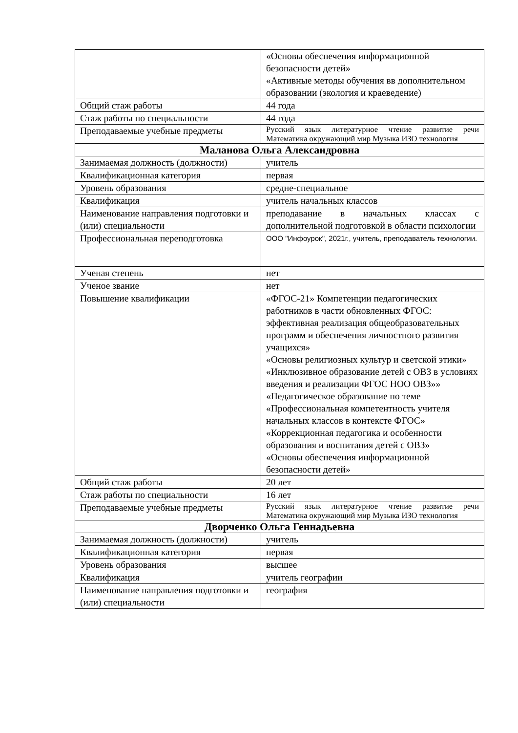| | «Основы обеспечения информационной безопасности детей» «Активные методы обучения вв дополнительном образовании (экология и краеведение) |
| Общий стаж работы | 44 года |
| Стаж работы по специальности | 44 года |
| Преподаваемые учебные предметы | Русский язык литературное чтение развитие речи Математика окружающий мир Музыка ИЗО технология |
| Маланова Ольга Александровна | |
| Занимаемая должность (должности) | учитель |
| Квалификационная категория | первая |
| Уровень образования | средне-специальное |
| Квалификация | учитель начальных классов |
| Наименование направления подготовки и (или) специальности | преподавание в начальных классах с дополнительной подготовкой в области психологии |
| Профессиональная переподготовка | ООО "Инфоурок", 2021г., учитель, преподаватель технологии. |
| Ученая степень | нет |
| Ученое звание | нет |
| Повышение квалификации | «ФГОС-21» Компетенции педагогических работников в части обновленных ФГОС: эффективная реализация общеобразовательных программ и обеспечения личностного развития учащихся» «Основы религиозных культур и светской этики» «Инклюзивное образование детей с ОВЗ в условиях введения и реализации ФГОС НОО ОВЗ»» «Педагогическое образование по теме «Профессиональная компетентность учителя начальных классов в контексте ФГОС» «Коррекционная педагогика и особенности образования и воспитания детей с ОВЗ» «Основы обеспечения информационной безопасности детей» |
| Общий стаж работы | 20 лет |
| Стаж работы по специальности | 16 лет |
| Преподаваемые учебные предметы | Русский язык литературное чтение развитие речи Математика окружающий мир Музыка ИЗО технология |
| Дворченко Ольга Геннадьевна | |
| Занимаемая должность (должности) | учитель |
| Квалификационная категория | первая |
| Уровень образования | высшее |
| Квалификация | учитель географии |
| Наименование направления подготовки и (или) специальности | география |